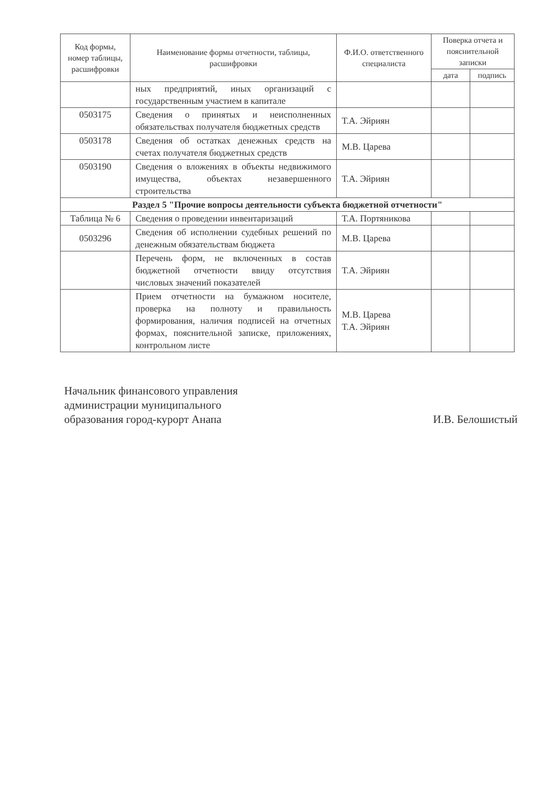| Код формы, номер таблицы, расшифровки | Наименование формы отчетности, таблицы, расшифровки | Ф.И.О. ответственного специалиста | Поверка отчета и пояснительной записки | |
| --- | --- | --- | --- | --- |
| | | | дата | подпись |
| | ных предприятий, иных организаций с государственным участием в капитале | | | |
| 0503175 | Сведения о принятых и неисполненных обязательствах получателя бюджетных средств | Т.А. Эйриян | | |
| 0503178 | Сведения об остатках денежных средств на счетах получателя бюджетных средств | М.В. Царева | | |
| 0503190 | Сведения о вложениях в объекты недвижимого имущества, объектах незавершенного строительства | Т.А. Эйриян | | |
| Раздел 5 "Прочие вопросы деятельности субъекта бюджетной отчетности" | | | | |
| Таблица № 6 | Сведения о проведении инвентаризаций | Т.А. Портяникова | | |
| 0503296 | Сведения об исполнении судебных решений по денежным обязательствам бюджета | М.В. Царева | | |
| | Перечень форм, не включенных в состав бюджетной отчетности ввиду отсутствия числовых значений показателей | Т.А. Эйриян | | |
| | Прием отчетности на бумажном носителе, проверка на полноту и правильность формирования, наличия подписей на отчетных формах, пояснительной записке, приложениях, контрольном листе | М.В. Царева Т.А. Эйриян | | |
Начальник финансового управления
администрации муниципального
образования город-курорт Анапа
И.В. Белошистый